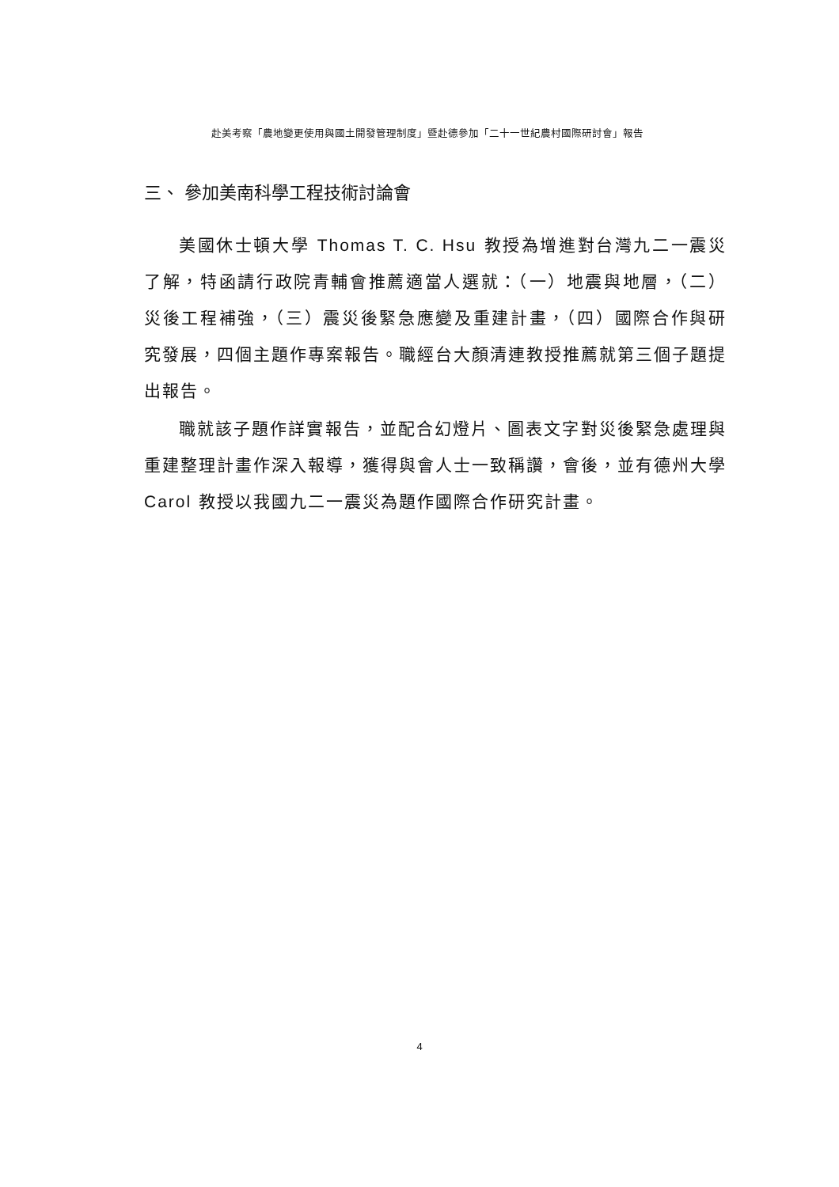赴美考察「農地變更使用與國土開發管理制度」暨赴德參加「二十一世紀農村國際研討會」報告
三、 參加美南科學工程技術討論會
美國休士頓大學 Thomas T. C. Hsu 教授為增進對台灣九二一震災了解，特函請行政院青輔會推薦適當人選就：（一）地震與地層，（二）災後工程補強，（三）震災後緊急應變及重建計畫，（四）國際合作與研究發展，四個主題作專案報告。職經台大顏清連教授推薦就第三個子題提出報告。
職就該子題作詳實報告，並配合幻燈片、圖表文字對災後緊急處理與重建整理計畫作深入報導，獲得與會人士一致稱讚，會後，並有德州大學 Carol 教授以我國九二一震災為題作國際合作研究計畫。
4